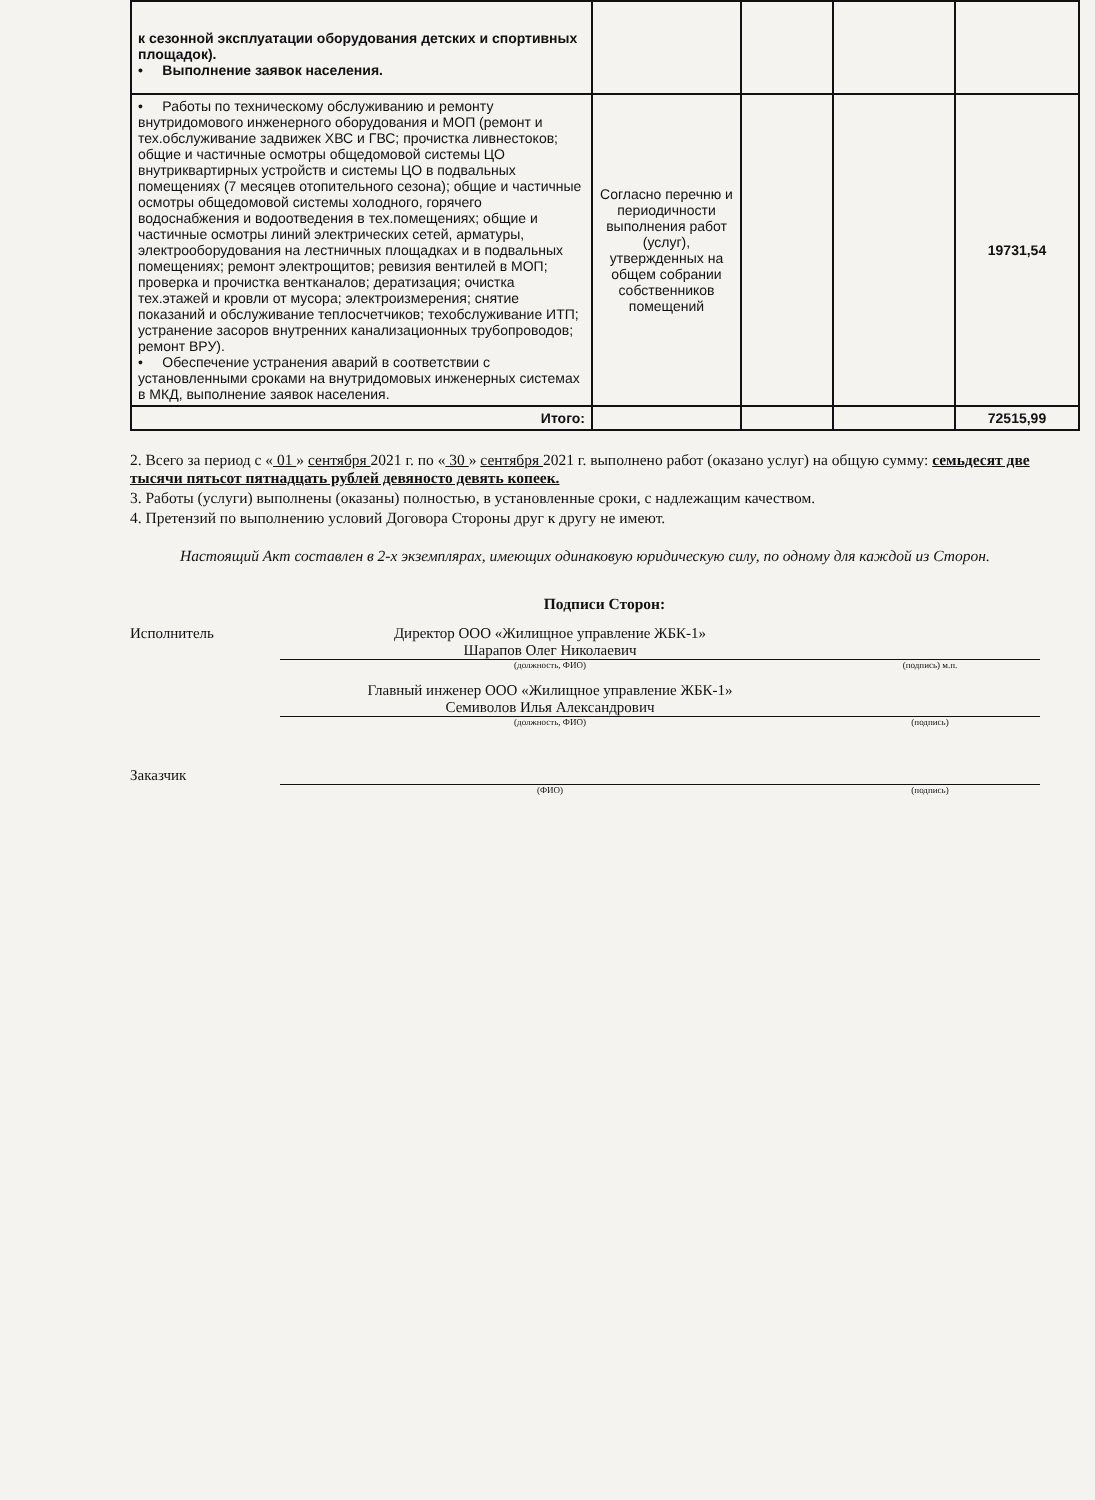| к сезонной эксплуатации оборудования детских и спортивных площадок). • Выполнение заявок населения. | | | | |
| • Работы по техническому обслуживанию и ремонту внутридомового инженерного оборудования и МОП (ремонт и тех.обслуживание задвижек ХВС и ГВС; прочистка ливнестоков; общие и частичные осмотры общедомовой системы ЦО внутриквартирных устройств и системы ЦО в подвальных помещениях (7 месяцев отопительного сезона); общие и частичные осмотры общедомовой системы холодного, горячего водоснабжения и водоотведения в тех.помещениях; общие и частичные осмотры линий электрических сетей, арматуры, электрооборудования на лестничных площадках и в подвальных помещениях; ремонт электрощитов; ревизия вентилей в МОП; проверка и прочистка вентканалов; дератизация; очистка тех.этажей и кровли от мусора; электроизмерения; снятие показаний и обслуживание теплосчетчиков; техобслуживание ИТП; устранение засоров внутренних канализационных трубопроводов; ремонт ВРУ). • Обеспечение устранения аварий в соответствии с установленными сроками на внутридомовых инженерных системах в МКД, выполнение заявок населения. | Согласно перечню и периодичности выполнения работ (услуг), утвержденных на общем собрании собственников помещений | | | 19731,54 |
| Итого: | | | | 72515,99 |
2. Всего за период с « 01 » сентября 2021 г. по « 30 » сентября 2021 г. выполнено работ (оказано услуг) на общую сумму: семьдесят две тысячи пятьсот пятнадцать рублей девяносто девять копеек.
3. Работы (услуги) выполнены (оказаны) полностью, в установленные сроки, с надлежащим качеством.
4. Претензий по выполнению условий Договора Стороны друг к другу не имеют.
Настоящий Акт составлен в 2-х экземплярах, имеющих одинаковую юридическую силу, по одному для каждой из Сторон.
Подписи Сторон:
Исполнитель Директор ООО «Жилищное управление ЖБК-1»
Шарапов Олег Николаевич
(должность, ФИО)
(подпись) м.п.
Главный инженер ООО «Жилищное управление ЖБК-1»
Семиволов Илья Александрович
(должность, ФИО)
(подпись)
Заказчик
(ФИО)
(подпись)